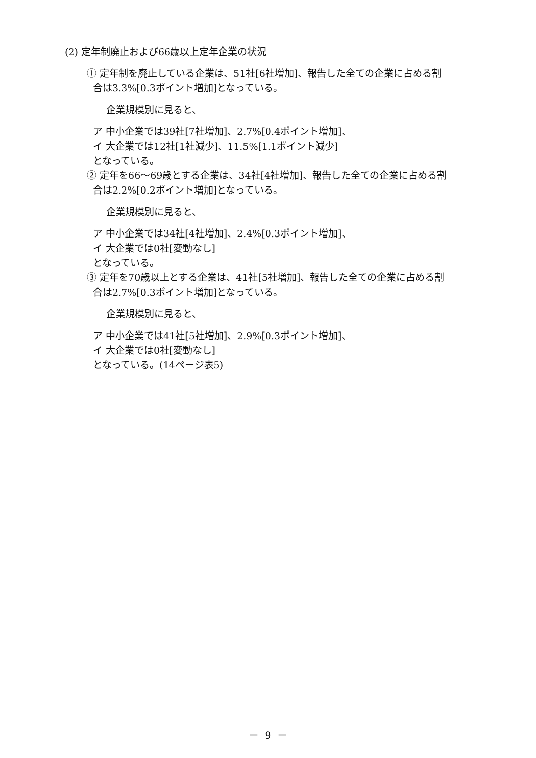(2) 定年制廃止および66歳以上定年企業の状況
① 定年制を廃止している企業は、51社[6社増加]、報告した全ての企業に占める割
合は3.3%[0.3ポイント増加]となっている。
企業規模別に見ると、
ア 中小企業では39社[7社増加]、2.7%[0.4ポイント増加]、
イ 大企業では12社[1社減少]、11.5%[1.1ポイント減少]
となっている。
② 定年を66～69歳とする企業は、34社[4社増加]、報告した全ての企業に占める割
合は2.2%[0.2ポイント増加]となっている。
企業規模別に見ると、
ア 中小企業では34社[4社増加]、2.4%[0.3ポイント増加]、
イ 大企業では0社[変動なし]
となっている。
③ 定年を70歳以上とする企業は、41社[5社増加]、報告した全ての企業に占める割
合は2.7%[0.3ポイント増加]となっている。
企業規模別に見ると、
ア 中小企業では41社[5社増加]、2.9%[0.3ポイント増加]、
イ 大企業では0社[変動なし]
となっている。(14ページ表5)
－ 9 －